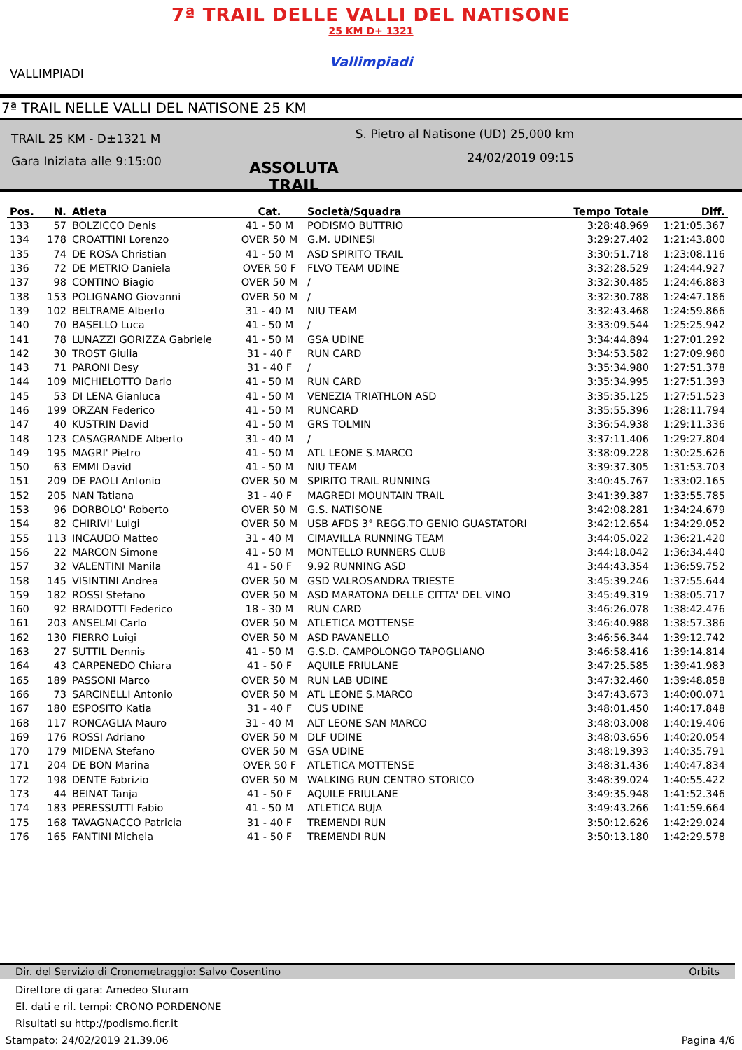7ª TRAIL DELLE VALLI DEL NATISONE
25 KM D+ 1321
Vallimpiadi
VALLIMPIADI
7ª TRAIL NELLE VALLI DEL NATISONE 25 KM
TRAIL 25 KM - D±1321 M
Gara Iniziata alle 9:15:00
ASSOLUTA TRAIL
S. Pietro al Natisone (UD) 25,000 km
24/02/2019 09:15
| Pos. | N. | Atleta | Cat. | Società/Squadra | Tempo Totale | Diff. |
| --- | --- | --- | --- | --- | --- | --- |
| 133 | 57 | BOLZICCO Denis | 41 - 50 M | PODISMO BUTTRIO | 3:28:48.969 | 1:21:05.367 |
| 134 | 178 | CROATTINI Lorenzo | OVER 50 M | G.M. UDINESI | 3:29:27.402 | 1:21:43.800 |
| 135 | 74 | DE ROSA Christian | 41 - 50 M | ASD SPIRITO TRAIL | 3:30:51.718 | 1:23:08.116 |
| 136 | 72 | DE METRIO Daniela | OVER 50 F | FLVO TEAM UDINE | 3:32:28.529 | 1:24:44.927 |
| 137 | 98 | CONTINO Biagio | OVER 50 M | / | 3:32:30.485 | 1:24:46.883 |
| 138 | 153 | POLIGNANO Giovanni | OVER 50 M | / | 3:32:30.788 | 1:24:47.186 |
| 139 | 102 | BELTRAME Alberto | 31 - 40 M | NIU TEAM | 3:32:43.468 | 1:24:59.866 |
| 140 | 70 | BASELLO Luca | 41 - 50 M | / | 3:33:09.544 | 1:25:25.942 |
| 141 | 78 | LUNAZZI GORIZZA Gabriele | 41 - 50 M | GSA UDINE | 3:34:44.894 | 1:27:01.292 |
| 142 | 30 | TROST Giulia | 31 - 40 F | RUN CARD | 3:34:53.582 | 1:27:09.980 |
| 143 | 71 | PARONI Desy | 31 - 40 F | / | 3:35:34.980 | 1:27:51.378 |
| 144 | 109 | MICHIELOTTO Dario | 41 - 50 M | RUN CARD | 3:35:34.995 | 1:27:51.393 |
| 145 | 53 | DI LENA Gianluca | 41 - 50 M | VENEZIA TRIATHLON ASD | 3:35:35.125 | 1:27:51.523 |
| 146 | 199 | ORZAN Federico | 41 - 50 M | RUNCARD | 3:35:55.396 | 1:28:11.794 |
| 147 | 40 | KUSTRIN David | 41 - 50 M | GRS TOLMIN | 3:36:54.938 | 1:29:11.336 |
| 148 | 123 | CASAGRANDE Alberto | 31 - 40 M | / | 3:37:11.406 | 1:29:27.804 |
| 149 | 195 | MAGRI' Pietro | 41 - 50 M | ATL LEONE S.MARCO | 3:38:09.228 | 1:30:25.626 |
| 150 | 63 | EMMI David | 41 - 50 M | NIU TEAM | 3:39:37.305 | 1:31:53.703 |
| 151 | 209 | DE PAOLI Antonio | OVER 50 M | SPIRITO TRAIL RUNNING | 3:40:45.767 | 1:33:02.165 |
| 152 | 205 | NAN Tatiana | 31 - 40 F | MAGREDI MOUNTAIN TRAIL | 3:41:39.387 | 1:33:55.785 |
| 153 | 96 | DORBOLO' Roberto | OVER 50 M | G.S. NATISONE | 3:42:08.281 | 1:34:24.679 |
| 154 | 82 | CHIRIVI' Luigi | OVER 50 M | USB AFDS 3° REGG.TO GENIO GUASTATORI | 3:42:12.654 | 1:34:29.052 |
| 155 | 113 | INCAUDO Matteo | 31 - 40 M | CIMAVILLA RUNNING TEAM | 3:44:05.022 | 1:36:21.420 |
| 156 | 22 | MARCON Simone | 41 - 50 M | MONTELLO RUNNERS CLUB | 3:44:18.042 | 1:36:34.440 |
| 157 | 32 | VALENTINI Manila | 41 - 50 F | 9.92 RUNNING ASD | 3:44:43.354 | 1:36:59.752 |
| 158 | 145 | VISINTINI Andrea | OVER 50 M | GSD VALROSANDRA TRIESTE | 3:45:39.246 | 1:37:55.644 |
| 159 | 182 | ROSSI Stefano | OVER 50 M | ASD MARATONA DELLE CITTA' DEL VINO | 3:45:49.319 | 1:38:05.717 |
| 160 | 92 | BRAIDOTTI Federico | 18 - 30 M | RUN CARD | 3:46:26.078 | 1:38:42.476 |
| 161 | 203 | ANSELMI Carlo | OVER 50 M | ATLETICA MOTTENSE | 3:46:40.988 | 1:38:57.386 |
| 162 | 130 | FIERRO Luigi | OVER 50 M | ASD PAVANELLO | 3:46:56.344 | 1:39:12.742 |
| 163 | 27 | SUTTIL Dennis | 41 - 50 M | G.S.D. CAMPOLONGO TAPOGLIANO | 3:46:58.416 | 1:39:14.814 |
| 164 | 43 | CARPENEDO Chiara | 41 - 50 F | AQUILE FRIULANE | 3:47:25.585 | 1:39:41.983 |
| 165 | 189 | PASSONI Marco | OVER 50 M | RUN LAB UDINE | 3:47:32.460 | 1:39:48.858 |
| 166 | 73 | SARCINELLI Antonio | OVER 50 M | ATL LEONE S.MARCO | 3:47:43.673 | 1:40:00.071 |
| 167 | 180 | ESPOSITO Katia | 31 - 40 F | CUS UDINE | 3:48:01.450 | 1:40:17.848 |
| 168 | 117 | RONCAGLIA Mauro | 31 - 40 M | ALT LEONE SAN MARCO | 3:48:03.008 | 1:40:19.406 |
| 169 | 176 | ROSSI Adriano | OVER 50 M | DLF UDINE | 3:48:03.656 | 1:40:20.054 |
| 170 | 179 | MIDENA Stefano | OVER 50 M | GSA UDINE | 3:48:19.393 | 1:40:35.791 |
| 171 | 204 | DE BON Marina | OVER 50 F | ATLETICA MOTTENSE | 3:48:31.436 | 1:40:47.834 |
| 172 | 198 | DENTE Fabrizio | OVER 50 M | WALKING RUN CENTRO STORICO | 3:48:39.024 | 1:40:55.422 |
| 173 | 44 | BEINAT Tanja | 41 - 50 F | AQUILE FRIULANE | 3:49:35.948 | 1:41:52.346 |
| 174 | 183 | PERESSUTTI Fabio | 41 - 50 M | ATLETICA BUJA | 3:49:43.266 | 1:41:59.664 |
| 175 | 168 | TAVAGNACCO Patricia | 31 - 40 F | TREMENDI RUN | 3:50:12.626 | 1:42:29.024 |
| 176 | 165 | FANTINI Michela | 41 - 50 F | TREMENDI RUN | 3:50:13.180 | 1:42:29.578 |
Dir. del Servizio di Cronometraggio: Salvo Cosentino Orbits
Direttore di gara: Amedeo Sturam
El. dati e ril. tempi: CRONO PORDENONE
Risultati su http://podismo.ficr.it
Stampato: 24/02/2019 21.39.06 Pagina 4/6